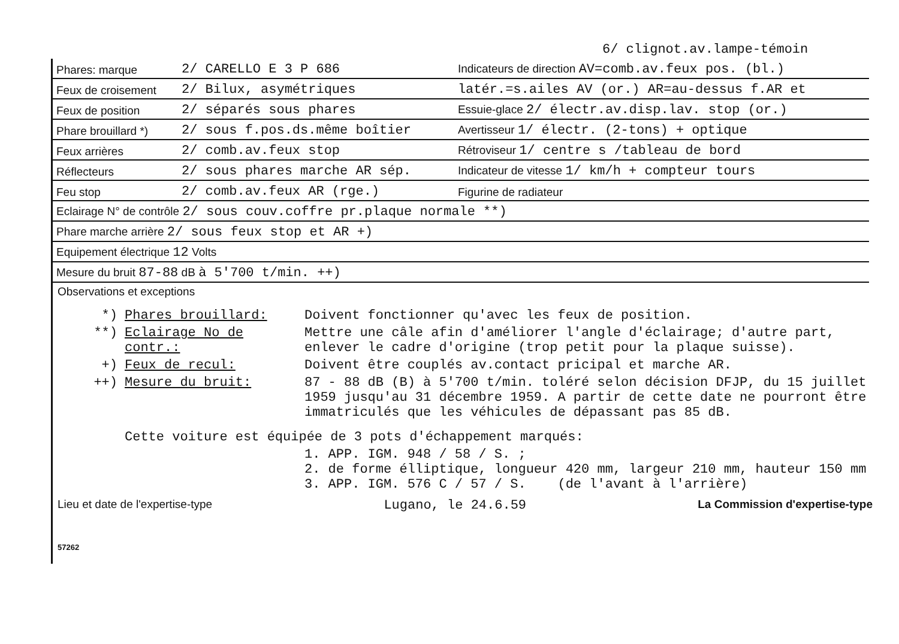6/ clignot.av.lampe-témoin
| Phares: marque | 2/ CARELLO E 3 P 686 | Indicateurs de direction AV=comb.av.feux pos. (bl.) |
| Feux de croisement | 2/ Bilux, asymétriques | latér.=s.ailes AV (or.) AR=au-dessus f.AR et |
| Feux de position | 2/ séparés sous phares | Essuie-glace 2/ électr.av.disp.lav. stop (or.) |
| Phare brouillard *) | 2/ sous f.pos.ds.même boîtier | Avertisseur 1/ électr. (2-tons) + optique |
| Feux arrières | 2/ comb.av.feux stop | Rétroviseur 1/ centre s /tableau de bord |
| Réflecteurs | 2/ sous phares marche AR sép. | Indicateur de vitesse 1/ km/h + compteur tours |
| Feu stop | 2/ comb.av.feux AR (rge.) | Figurine de radiateur |
| Eclairage N° de contrôle 2/ sous couv.coffre pr.plaque normale **) | | |
| Phare marche arrière 2/ sous feux stop et AR +) | | |
| Equipement électrique 12 Volts | | |
| Mesure du bruit 87-88 dB à 5'700 t/min. ++) | | |
Observations et exceptions
*) Phares brouillard: Doivent fonctionner qu'avec les feux de position.
**) Eclairage No de contr.: Mettre une câle afin d'améliorer l'angle d'éclairage; d'autre part, enlever le cadre d'origine (trop petit pour la plaque suisse).
+) Feux de recul: Doivent être couplés av.contact pricipal et marche AR.
++) Mesure du bruit: 87 - 88 dB (B) à 5'700 t/min. toléré selon décision DFJP, du 15 juillet 1959 jusqu'au 31 décembre 1959. A partir de cette date ne pourront être immatriculés que les véhicules de dépassant pas 85 dB.
Cette voiture est équipée de 3 pots d'échappement marqués:
1. APP. IGM. 948 / 58 / S. ;
2. de forme élliptique, longueur 420 mm, largeur 210 mm, hauteur 150 mm
3. APP. IGM. 576 C / 57 / S. (de l'avant à l'arrière)
Lieu et date de l'expertise-type Lugano, le 24.6.59 La Commission d'expertise-type
57262